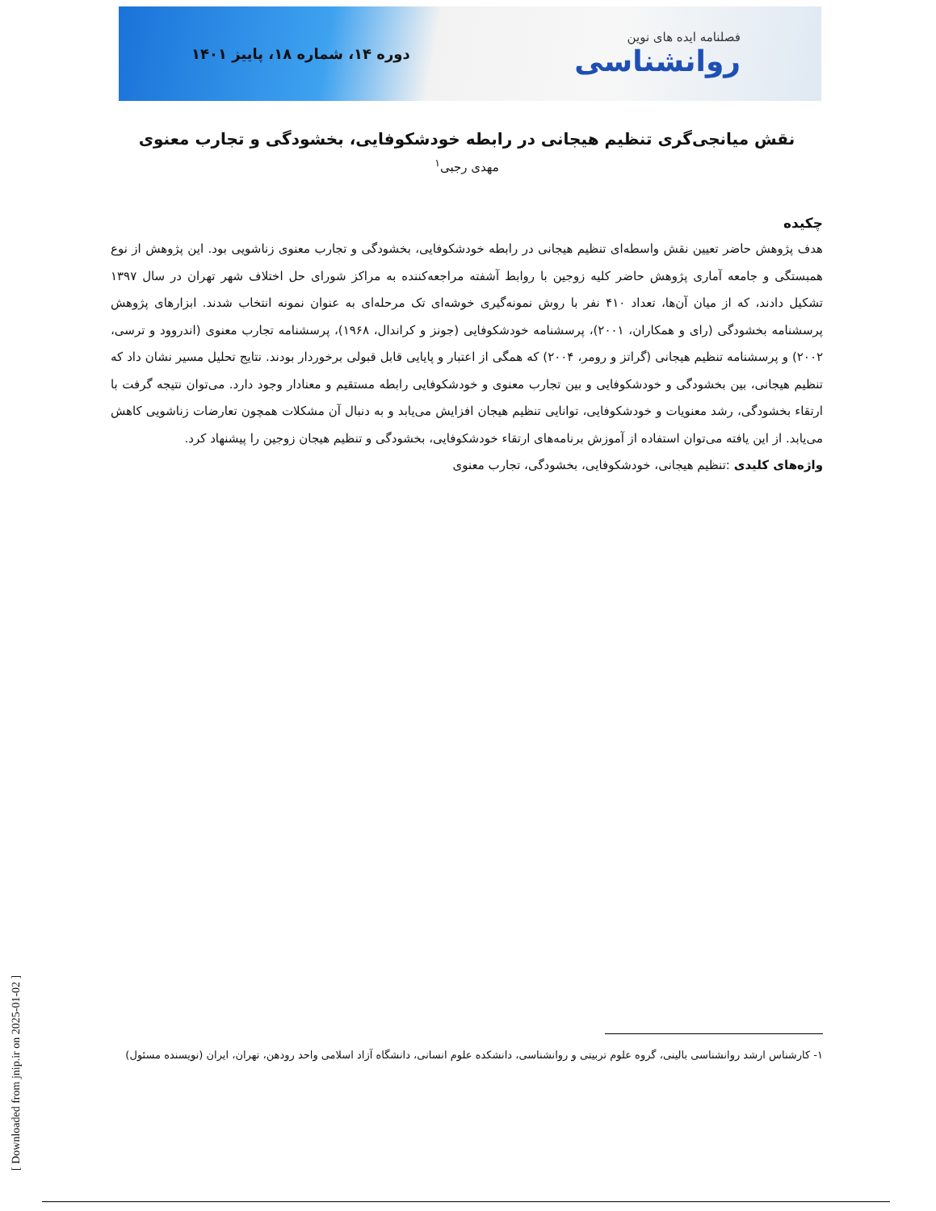فصلنامه ایده های نوین
روانشناسی
دوره ۱۴، شماره ۱۸، پاییز ۱۴۰۱
نقش میانجی‌گری تنظیم هیجانی در رابطه خودشکوفایی، بخشودگی و تجارب معنوی
مهدی رجبی<sup>۱</sup>
چکیده
هدف پژوهش حاضر تعیین نقش واسطه‌ای تنظیم هیجانی در رابطه خودشکوفایی، بخشودگی و تجارب معنوی زناشویی بود. این پژوهش از نوع همبستگی و جامعه آماری پژوهش حاضر کلیه زوجین با روابط آشفته مراجعه‌کننده به مراکز شورای حل اختلاف شهر تهران در سال ۱۳۹۷ تشکیل دادند، که از میان آن‌ها، تعداد ۴۱۰ نفر با روش نمونه‌گیری خوشه‌ای تک مرحله‌ای به عنوان نمونه انتخاب شدند. ابزارهای پژوهش پرسشنامه بخشودگی (رای و همکاران، ۲۰۰۱)، پرسشنامه خودشکوفایی (جونز و کراندال، ۱۹۶۸)، پرسشنامه تجارب معنوی (اندروود و ترسی، ۲۰۰۲) و پرسشنامه تنظیم هیجانی (گراتز و رومر، ۲۰۰۴) که همگی از اعتبار و پایایی قابل قبولی برخوردار بودند. نتایج تحلیل مسیر نشان داد که تنظیم هیجانی، بین بخشودگی و خودشکوفایی و بین تجارب معنوی و خودشکوفایی رابطه مستقیم و معنادار وجود دارد. می‌توان نتیجه گرفت با ارتقاء بخشودگی، رشد معنویات و خودشکوفایی، توانایی تنظیم هیجان افزایش می‌یابد و به دنبال آن مشکلات همچون تعارضات زناشویی کاهش می‌یابد. از این یافته می‌توان استفاده از آموزش برنامه‌های ارتقاء خودشکوفایی، بخشودگی و تنظیم هیجان زوجین را پیشنهاد کرد.
واژه‌های کلیدی :تنظیم هیجانی، خودشکوفایی، بخشودگی، تجارب معنوی
۱- کارشناس ارشد روانشناسی بالینی، گروه علوم تربیتی و روانشناسی، دانشکده علوم انسانی، دانشگاه آزاد اسلامی واحد رودهن، تهران، ایران (نویسنده مسئول)
[ Downloaded from jnip.ir on 2025-01-02 ]